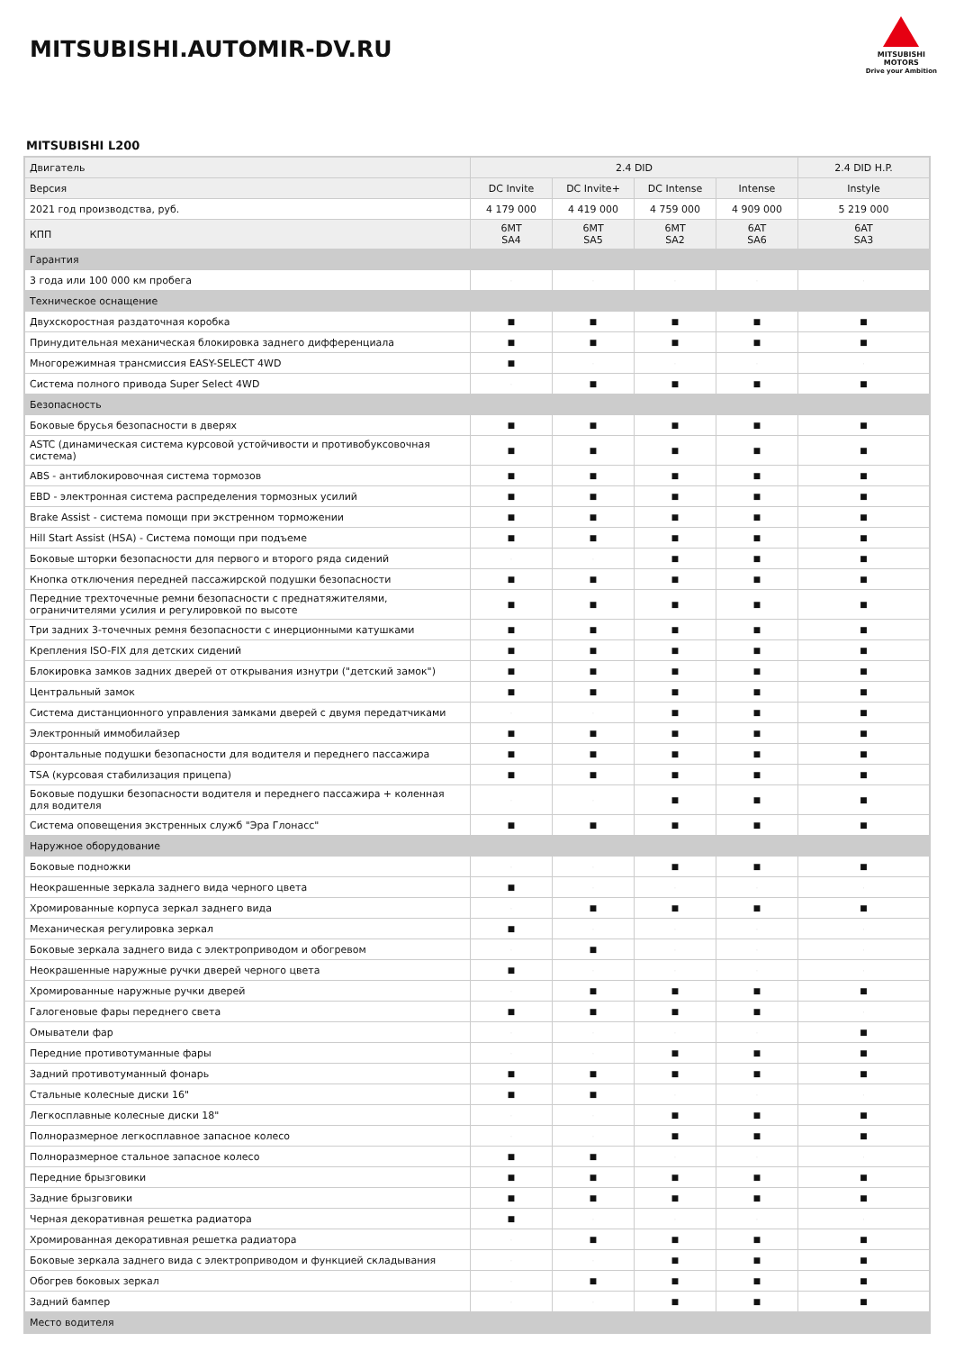MITSUBISHI.AUTOMIR-DV.RU
MITSUBISHI
MOTORS
Drive your Ambition
MITSUBISHI L200
| Двигатель | 2.4 DID | | | | 2.4 DID H.P. |
| Версия | DC Invite | DC Invite+ | DC Intense | Intense | Instyle |
| 2021 год производства, руб. | 4 179 000 | 4 419 000 | 4 759 000 | 4 909 000 | 5 219 000 |
| КПП | 6MT SA4 | 6MT SA5 | 6MT SA2 | 6AT SA6 | 6AT SA3 |
| Гарантия | | | | | |
| 3 года или 100 000 км пробега | · | · | · | · | · |
| Техническое оснащение | | | | | |
| Двухскоростная раздаточная коробка | ■ | ■ | ■ | ■ | ■ |
| Принудительная механическая блокировка заднего дифференциала | ■ | ■ | ■ | ■ | ■ |
| Многорежимная трансмиссия EASY-SELECT 4WD | ■ | · | · | · | · |
| Система полного привода Super Select 4WD | · | ■ | ■ | ■ | ■ |
| Безопасность | | | | | |
| Боковые брусья безопасности в дверях | ■ | ■ | ■ | ■ | ■ |
| ASTC (динамическая система курсовой устойчивости и противобуксовочная система) | ■ | ■ | ■ | ■ | ■ |
| ABS - антиблокировочная система тормозов | ■ | ■ | ■ | ■ | ■ |
| EBD - электронная система распределения тормозных усилий | ■ | ■ | ■ | ■ | ■ |
| Brake Assist - система помощи при экстренном торможении | ■ | ■ | ■ | ■ | ■ |
| Hill Start Assist (HSA) - Система помощи при подъеме | ■ | ■ | ■ | ■ | ■ |
| Боковые шторки безопасности для первого и второго ряда сидений | · | · | ■ | ■ | ■ |
| Кнопка отключения передней пассажирской подушки безопасности | ■ | ■ | ■ | ■ | ■ |
| Передние трехточечные ремни безопасности с преднатяжителями, ограничителями усилия и регулировкой по высоте | ■ | ■ | ■ | ■ | ■ |
| Три задних 3-точечных ремня безопасности с инерционными катушками | ■ | ■ | ■ | ■ | ■ |
| Крепления ISO-FIX для детских сидений | ■ | ■ | ■ | ■ | ■ |
| Блокировка замков задних дверей от открывания изнутри ("детский замок") | ■ | ■ | ■ | ■ | ■ |
| Центральный замок | ■ | ■ | ■ | ■ | ■ |
| Система дистанционного управления замками дверей с двумя передатчиками | · | · | ■ | ■ | ■ |
| Электронный иммобилайзер | ■ | ■ | ■ | ■ | ■ |
| Фронтальные подушки безопасности для водителя и переднего пассажира | ■ | ■ | ■ | ■ | ■ |
| TSA (курсовая стабилизация прицепа) | ■ | ■ | ■ | ■ | ■ |
| Боковые подушки безопасности водителя и переднего пассажира + коленная для водителя | · | · | ■ | ■ | ■ |
| Система оповещения экстренных служб "Эра Глонасс" | ■ | ■ | ■ | ■ | ■ |
| Наружное оборудование | | | | | |
| Боковые подножки | · | · | ■ | ■ | ■ |
| Неокрашенные зеркала заднего вида черного цвета | ■ | · | · | · | · |
| Хромированные корпуса зеркал заднего вида | · | ■ | ■ | ■ | ■ |
| Механическая регулировка зеркал | ■ | · | · | · | · |
| Боковые зеркала заднего вида с электроприводом и обогревом | · | ■ | · | · | · |
| Неокрашенные наружные ручки дверей черного цвета | ■ | · | · | · | · |
| Хромированные наружные ручки дверей | · | ■ | ■ | ■ | ■ |
| Галогеновые фары переднего света | ■ | ■ | ■ | ■ | · |
| Омыватели фар | · | · | · | · | ■ |
| Передние противотуманные фары | · | · | ■ | ■ | ■ |
| Задний противотуманный фонарь | ■ | ■ | ■ | ■ | ■ |
| Стальные колесные диски 16" | ■ | ■ | · | · | · |
| Легкосплавные колесные диски 18" | · | · | ■ | ■ | ■ |
| Полноразмерное легкосплавное запасное колесо | · | · | ■ | ■ | ■ |
| Полноразмерное стальное запасное колесо | ■ | ■ | · | · | · |
| Передние брызговики | ■ | ■ | ■ | ■ | ■ |
| Задние брызговики | ■ | ■ | ■ | ■ | ■ |
| Черная декоративная решетка радиатора | ■ | · | · | · | · |
| Хромированная декоративная решетка радиатора | · | ■ | ■ | ■ | ■ |
| Боковые зеркала заднего вида с электроприводом и функцией складывания | · | · | ■ | ■ | ■ |
| Обогрев боковых зеркал | · | ■ | ■ | ■ | ■ |
| Задний бампер | · | · | ■ | ■ | ■ |
| Место водителя | | | | | |